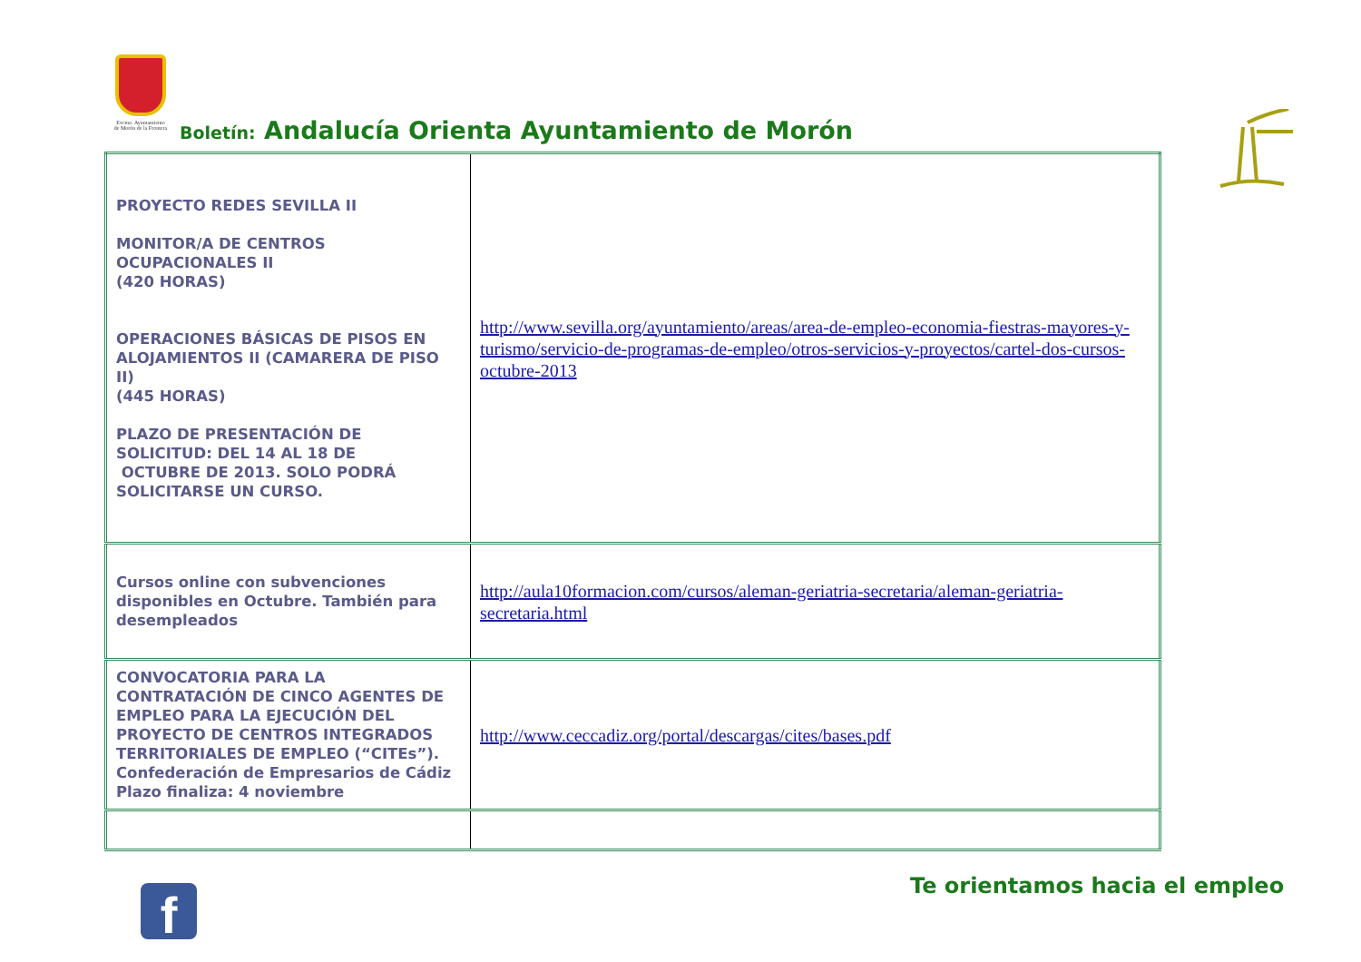Excmo. Ayuntamiento de Morón de la Frontera
Boletín: Andalucía Orienta Ayuntamiento de Morón
| PROYECTO REDES SEVILLA II MONITOR/A DE CENTROS OCUPACIONALES II (420 HORAS) OPERACIONES BÁSICAS DE PISOS EN ALOJAMIENTOS II (CAMARERA DE PISO II) (445 HORAS) PLAZO DE PRESENTACIÓN DE SOLICITUD: DEL 14 AL 18 DE OCTUBRE DE 2013. SOLO PODRÁ SOLICITARSE UN CURSO. | http://www.sevilla.org/ayuntamiento/areas/area-de-empleo-economia-fiestras-mayores-y-turismo/servicio-de-programas-de-empleo/otros-servicios-y-proyectos/cartel-dos-cursos-octubre-2013 |
| Cursos online con subvenciones disponibles en Octubre. También para desempleados | http://aula10formacion.com/cursos/aleman-geriatria-secretaria/aleman-geriatria-secretaria.html |
| CONVOCATORIA PARA LA CONTRATACIÓN DE CINCO AGENTES DE EMPLEO PARA LA EJECUCIÓN DEL PROYECTO DE CENTROS INTEGRADOS TERRITORIALES DE EMPLEO (“CITEs”). Confederación de Empresarios de Cádiz Plazo finaliza: 4 noviembre | http://www.ceccadiz.org/portal/descargas/cites/bases.pdf |
f Te orientamos hacia el empleo